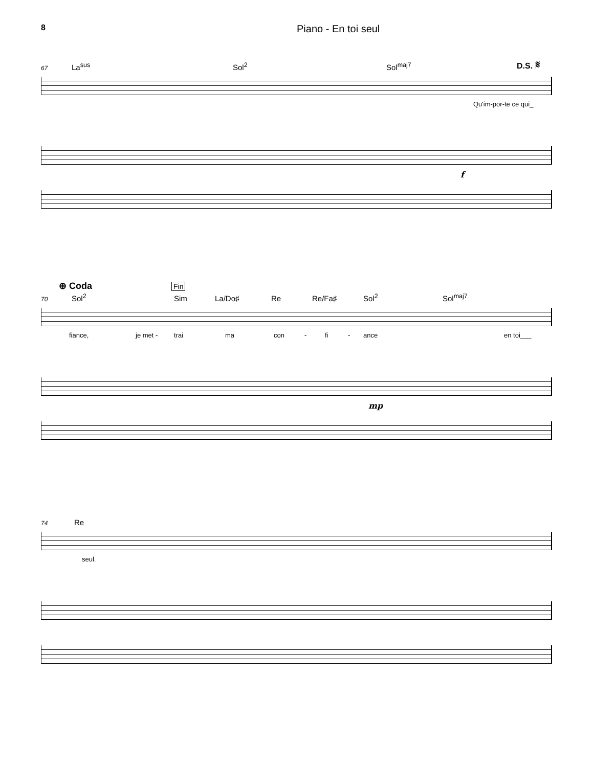8 Piano - En toi seul
67 La<sup>sus</sup> Sol<sup>2</sup> Sol<sup>maj7</sup> D.S. 𝄋
Qu'im-por-te ce qui_
f
⊕ Coda Fin
70 Sol<sup>2</sup> Sim La/Do♯ Re Re/Fa♯ Sol<sup>2</sup> Sol<sup>maj7</sup>
fiance, je met - trai ma con - fi - ance en toi___
mp
74 Re
seul.